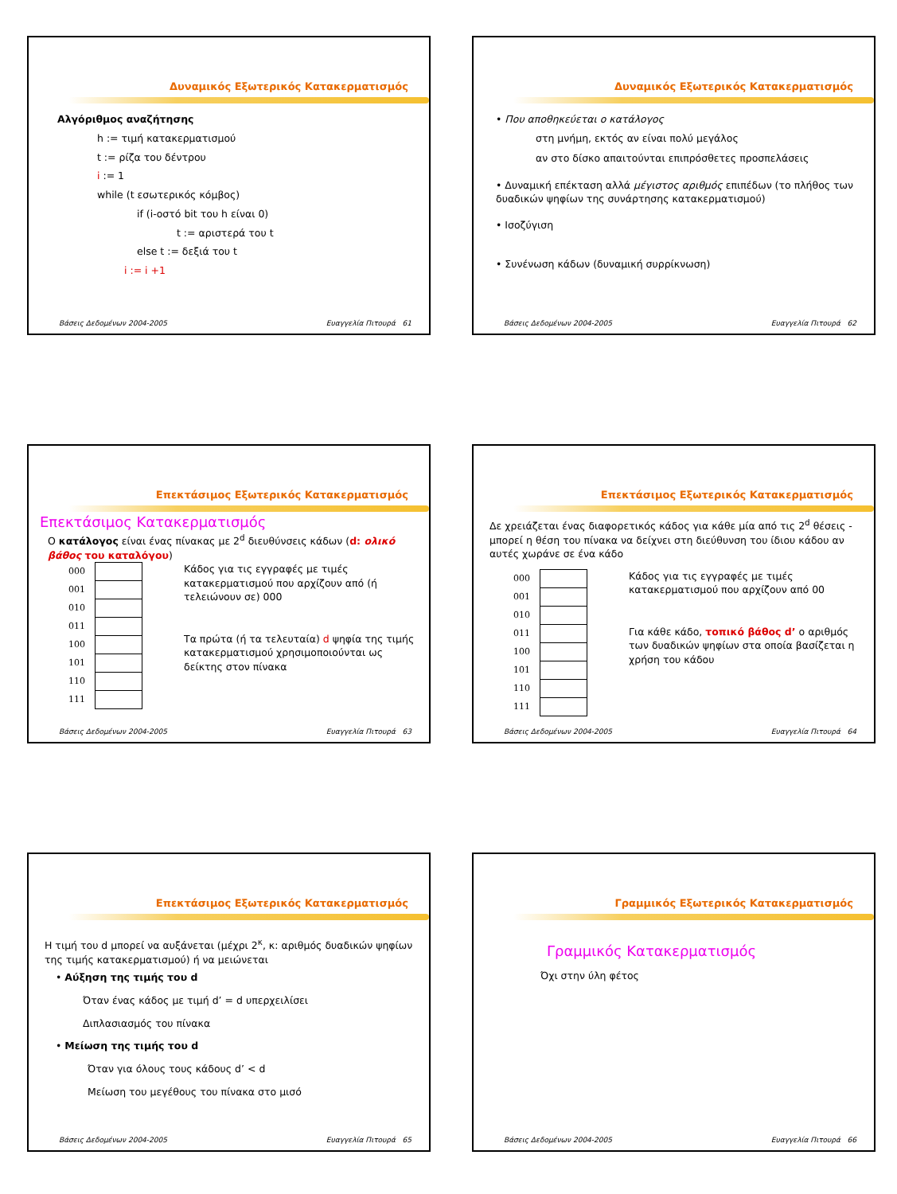Δυναμικός Εξωτερικός Κατακερματισμός
Αλγόριθμος αναζήτησης
h := τιμή κατακερματισμού
t := ρίζα του δέντρου
i := 1
while (t εσωτερικός κόμβος)
if (i-οστό bit του h είναι 0)
t := αριστερά του t
else t := δεξιά του t
i := i +1
Βάσεις Δεδομένων 2004-2005 Ευαγγελία Πιτουρά 61
Δυναμικός Εξωτερικός Κατακερματισμός
• Που αποθηκεύεται ο κατάλογος
στη μνήμη, εκτός αν είναι πολύ μεγάλος
αν στο δίσκο απαιτούνται επιπρόσθετες προσπελάσεις
• Δυναμική επέκταση αλλά μέγιστος αριθμός επιπέδων (το πλήθος των δυαδικών ψηφίων της συνάρτησης κατακερματισμού)
• Ισοζύγιση
• Συνένωση κάδων (δυναμική συρρίκνωση)
Βάσεις Δεδομένων 2004-2005 Ευαγγελία Πιτουρά 62
Επεκτάσιμος Εξωτερικός Κατακερματισμός
Επεκτάσιμος Κατακερματισμός
Ο κατάλογος είναι ένας πίνακας με 2<sup>d</sup> διευθύνσεις κάδων (d: ολικό βάθος του καταλόγου)
000
001
010
011
100
101
110
111
Κάδος για τις εγγραφές με τιμές κατακερματισμού που αρχίζουν από (ή τελειώνουν σε) 000
Τα πρώτα (ή τα τελευταία) d ψηφία της τιμής κατακερματισμού χρησιμοποιούνται ως δείκτης στον πίνακα
Βάσεις Δεδομένων 2004-2005 Ευαγγελία Πιτουρά 63
Επεκτάσιμος Εξωτερικός Κατακερματισμός
Δε χρειάζεται ένας διαφορετικός κάδος για κάθε μία από τις 2<sup>d</sup> θέσεις - μπορεί η θέση του πίνακα να δείχνει στη διεύθυνση του ίδιου κάδου αν αυτές χωράνε σε ένα κάδο
000
001
010
011
100
101
110
111
Κάδος για τις εγγραφές με τιμές κατακερματισμού που αρχίζουν από 00
Για κάθε κάδο, τοπικό βάθος d’ ο αριθμός των δυαδικών ψηφίων στα οποία βασίζεται η χρήση του κάδου
Βάσεις Δεδομένων 2004-2005 Ευαγγελία Πιτουρά 64
Επεκτάσιμος Εξωτερικός Κατακερματισμός
Η τιμή του d μπορεί να αυξάνεται (μέχρι 2<sup>κ</sup>, κ: αριθμός δυαδικών ψηφίων της τιμής κατακερματισμού) ή να μειώνεται
• Αύξηση της τιμής του d
Όταν ένας κάδος με τιμή d’ = d υπερχειλίσει
Διπλασιασμός του πίνακα
• Μείωση της τιμής του d
Όταν για όλους τους κάδους d’ < d
Μείωση του μεγέθους του πίνακα στο μισό
Βάσεις Δεδομένων 2004-2005 Ευαγγελία Πιτουρά 65
Γραμμικός Εξωτερικός Κατακερματισμός
Γραμμικός Κατακερματισμός
Όχι στην ύλη φέτος
Βάσεις Δεδομένων 2004-2005 Ευαγγελία Πιτουρά 66